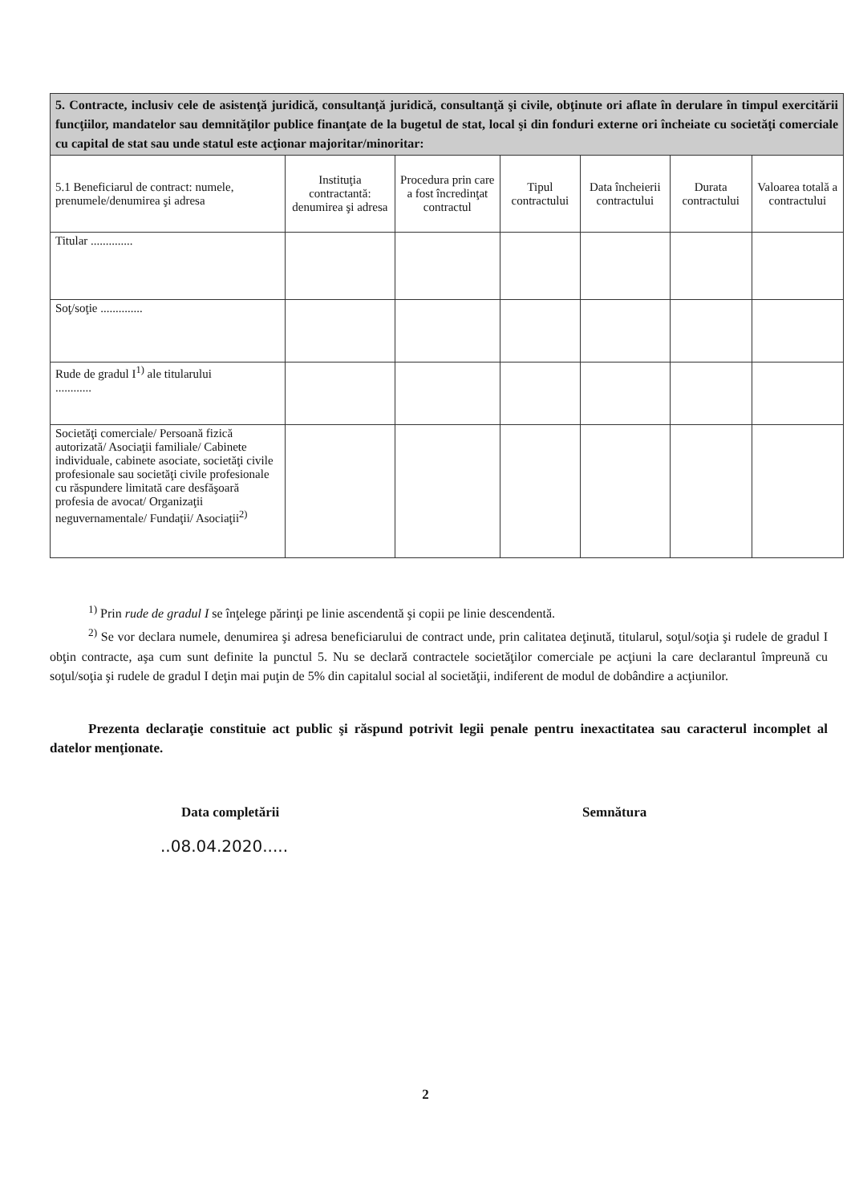| 5. Contracte, inclusiv cele de asistenţă juridică, consultanţă juridică, consultanţă şi civile, obţinute ori aflate în derulare în timpul exercitării funcţiilor, mandatelor sau demnităţilor publice finanţate de la bugetul de stat, local şi din fonduri externe ori încheiate cu societăţi comerciale cu capital de stat sau unde statul este acţionar majoritar/minoritar: | | | | | | |
| 5.1 Beneficiarul de contract: numele, prenumele/denumirea şi adresa | Instituţia contractantă: denumirea şi adresa | Procedura prin care a fost încredinţat contractul | Tipul contractului | Data încheierii contractului | Durata contractului | Valoarea totală a contractului |
| Titular .............. | | | | | | |
| Soţ/soţie .............. | | | | | | |
| Rude de gradul I<sup>1)</sup> ale titularului ............ | | | | | | |
| Societăţi comerciale/ Persoană fizică autorizată/ Asociaţii familiale/ Cabinete individuale, cabinete asociate, societăţi civile profesionale sau societăţi civile profesionale cu răspundere limitată care desfăşoară profesia de avocat/ Organizaţii neguvernamentale/ Fundaţii/ Asociaţii<sup>2)</sup> | | | | | | |
<sup>1)</sup> Prin rude de gradul I se înţelege părinţi pe linie ascendentă şi copii pe linie descendentă.
<sup>2)</sup> Se vor declara numele, denumirea şi adresa beneficiarului de contract unde, prin calitatea deţinută, titularul, soţul/soţia şi rudele de gradul I obţin contracte, aşa cum sunt definite la punctul 5. Nu se declară contractele societăţilor comerciale pe acţiuni la care declarantul împreună cu soţul/soţia şi rudele de gradul I deţin mai puţin de 5% din capitalul social al societăţii, indiferent de modul de dobândire a acţiunilor.
Prezenta declaraţie constituie act public şi răspund potrivit legii penale pentru inexactitatea sau caracterul incomplet al datelor menţionate.
Data completării Semnătura
..08.04.2020.....
2